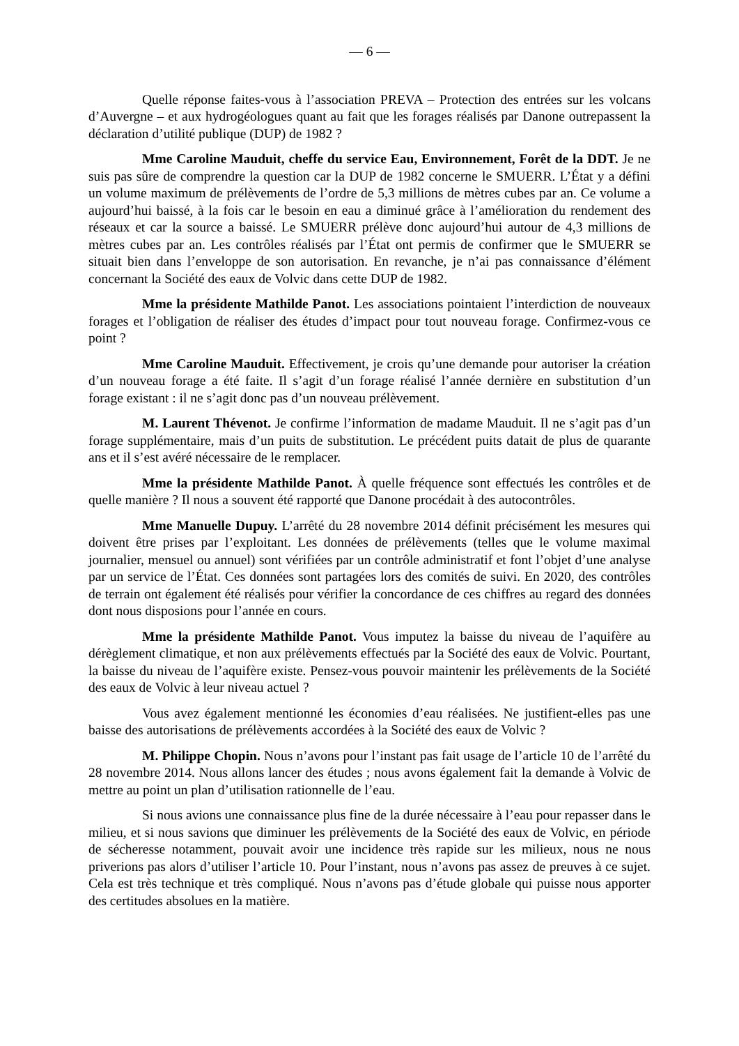— 6 —
Quelle réponse faites-vous à l’association PREVA – Protection des entrées sur les volcans d’Auvergne – et aux hydrogéologues quant au fait que les forages réalisés par Danone outrepassent la déclaration d’utilité publique (DUP) de 1982 ?
Mme Caroline Mauduit, cheffe du service Eau, Environnement, Forêt de la DDT. Je ne suis pas sûre de comprendre la question car la DUP de 1982 concerne le SMUERR. L’État y a défini un volume maximum de prélèvements de l’ordre de 5,3 millions de mètres cubes par an. Ce volume a aujourd’hui baissé, à la fois car le besoin en eau a diminué grâce à l’amélioration du rendement des réseaux et car la source a baissé. Le SMUERR prélève donc aujourd’hui autour de 4,3 millions de mètres cubes par an. Les contrôles réalisés par l’État ont permis de confirmer que le SMUERR se situait bien dans l’enveloppe de son autorisation. En revanche, je n’ai pas connaissance d’élément concernant la Société des eaux de Volvic dans cette DUP de 1982.
Mme la présidente Mathilde Panot. Les associations pointaient l’interdiction de nouveaux forages et l’obligation de réaliser des études d’impact pour tout nouveau forage. Confirmez-vous ce point ?
Mme Caroline Mauduit. Effectivement, je crois qu’une demande pour autoriser la création d’un nouveau forage a été faite. Il s’agit d’un forage réalisé l’année dernière en substitution d’un forage existant : il ne s’agit donc pas d’un nouveau prélèvement.
M. Laurent Thévenot. Je confirme l’information de madame Mauduit. Il ne s’agit pas d’un forage supplémentaire, mais d’un puits de substitution. Le précédent puits datait de plus de quarante ans et il s’est avéré nécessaire de le remplacer.
Mme la présidente Mathilde Panot. À quelle fréquence sont effectués les contrôles et de quelle manière ? Il nous a souvent été rapporté que Danone procédait à des autocontrôles.
Mme Manuelle Dupuy. L’arrêté du 28 novembre 2014 définit précisément les mesures qui doivent être prises par l’exploitant. Les données de prélèvements (telles que le volume maximal journalier, mensuel ou annuel) sont vérifiées par un contrôle administratif et font l’objet d’une analyse par un service de l’État. Ces données sont partagées lors des comités de suivi. En 2020, des contrôles de terrain ont également été réalisés pour vérifier la concordance de ces chiffres au regard des données dont nous disposions pour l’année en cours.
Mme la présidente Mathilde Panot. Vous imputez la baisse du niveau de l’aquifère au dérèglement climatique, et non aux prélèvements effectués par la Société des eaux de Volvic. Pourtant, la baisse du niveau de l’aquifère existe. Pensez-vous pouvoir maintenir les prélèvements de la Société des eaux de Volvic à leur niveau actuel ?
Vous avez également mentionné les économies d’eau réalisées. Ne justifient-elles pas une baisse des autorisations de prélèvements accordées à la Société des eaux de Volvic ?
M. Philippe Chopin. Nous n’avons pour l’instant pas fait usage de l’article 10 de l’arrêté du 28 novembre 2014. Nous allons lancer des études ; nous avons également fait la demande à Volvic de mettre au point un plan d’utilisation rationnelle de l’eau.
Si nous avions une connaissance plus fine de la durée nécessaire à l’eau pour repasser dans le milieu, et si nous savions que diminuer les prélèvements de la Société des eaux de Volvic, en période de sécheresse notamment, pouvait avoir une incidence très rapide sur les milieux, nous ne nous priverions pas alors d’utiliser l’article 10. Pour l’instant, nous n’avons pas assez de preuves à ce sujet. Cela est très technique et très compliqué. Nous n’avons pas d’étude globale qui puisse nous apporter des certitudes absolues en la matière.